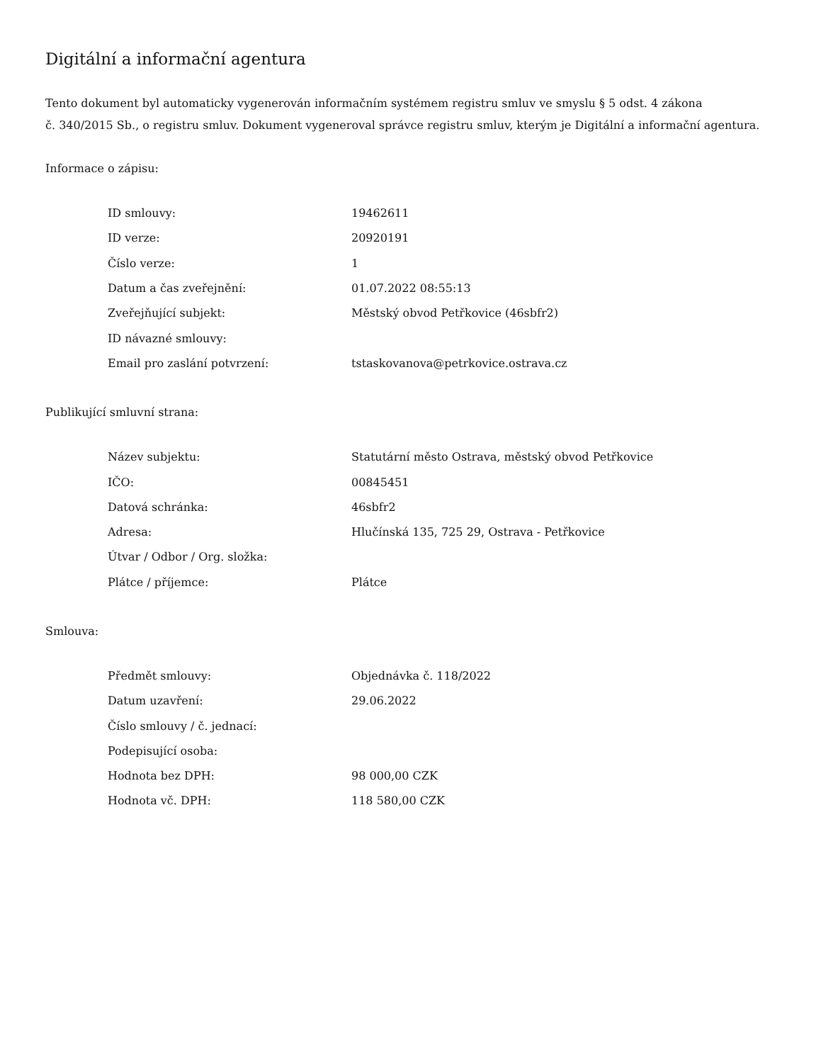Digitální a informační agentura
Tento dokument byl automaticky vygenerován informačním systémem registru smluv ve smyslu § 5 odst. 4 zákona
č. 340/2015 Sb., o registru smluv. Dokument vygeneroval správce registru smluv, kterým je Digitální a informační agentura.
Informace o zápisu:
| ID smlouvy: | 19462611 |
| ID verze: | 20920191 |
| Číslo verze: | 1 |
| Datum a čas zveřejnění: | 01.07.2022 08:55:13 |
| Zveřejňující subjekt: | Městský obvod Petřkovice (46sbfr2) |
| ID návazné smlouvy: | |
| Email pro zaslání potvrzení: | tstaskovanova@petrkovice.ostrava.cz |
Publikující smluvní strana:
| Název subjektu: | Statutární město Ostrava, městský obvod Petřkovice |
| IČO: | 00845451 |
| Datová schránka: | 46sbfr2 |
| Adresa: | Hlučínská 135, 725 29, Ostrava - Petřkovice |
| Útvar / Odbor / Org. složka: | |
| Plátce / příjemce: | Plátce |
Smlouva:
| Předmět smlouvy: | Objednávka č. 118/2022 |
| Datum uzavření: | 29.06.2022 |
| Číslo smlouvy / č. jednací: | |
| Podepisující osoba: | |
| Hodnota bez DPH: | 98 000,00 CZK |
| Hodnota vč. DPH: | 118 580,00 CZK |